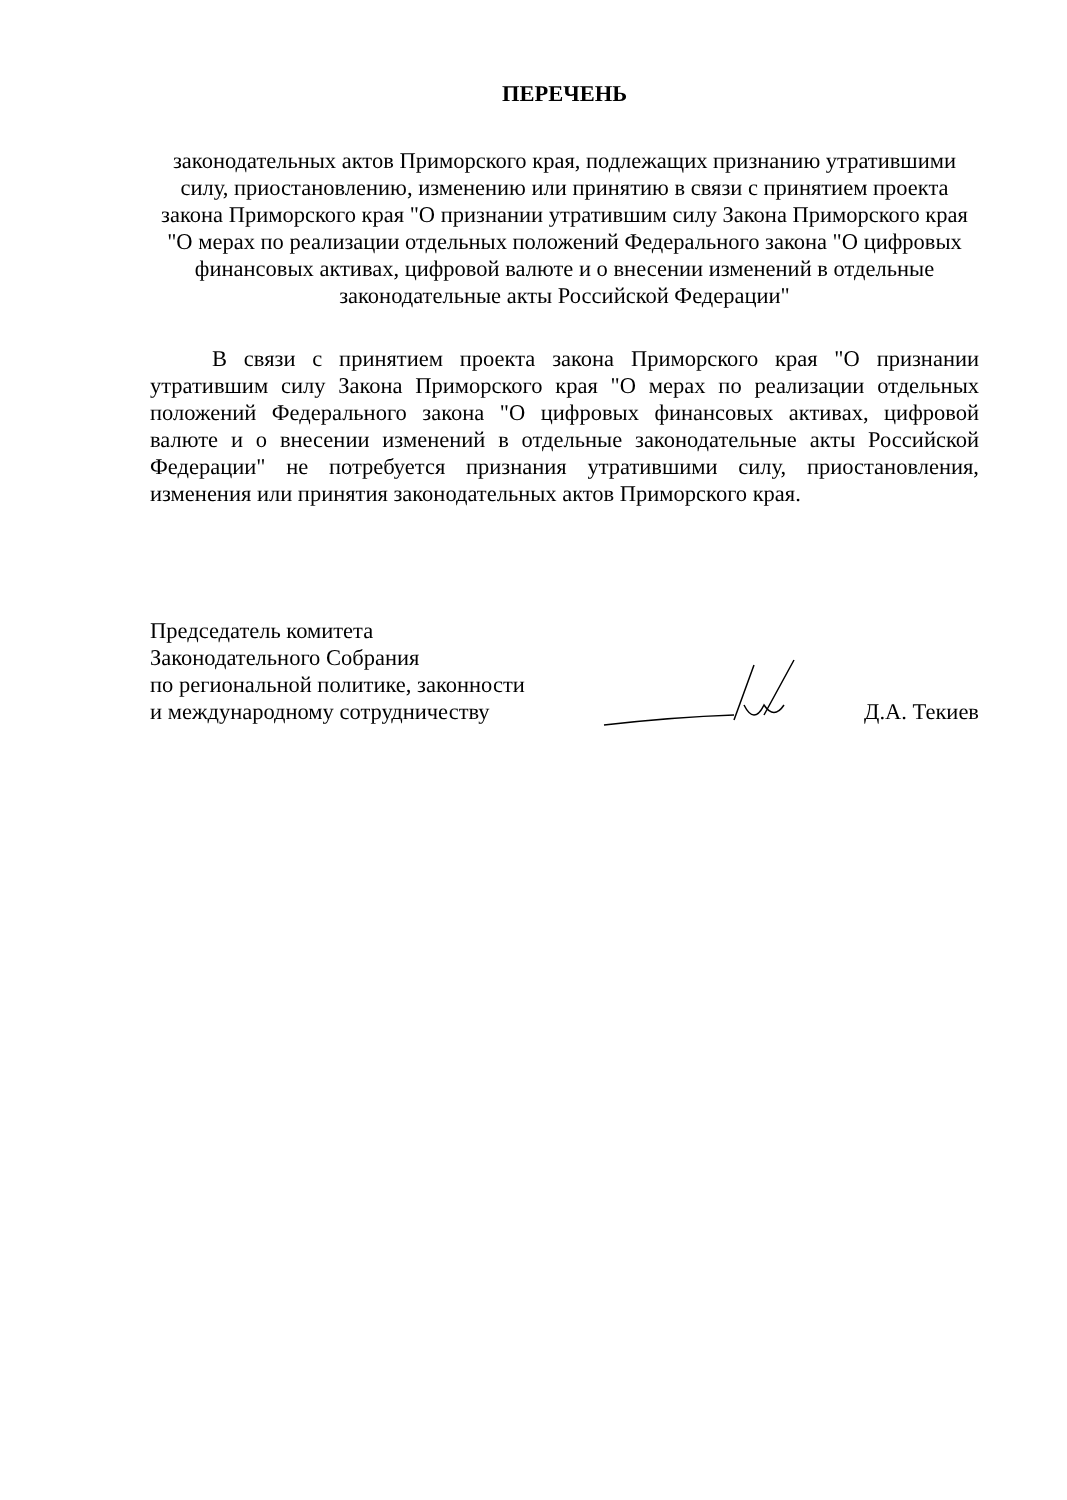ПЕРЕЧЕНЬ
законодательных актов Приморского края, подлежащих признанию утратившими силу, приостановлению, изменению или принятию в связи с принятием проекта закона Приморского края "О признании утратившим силу Закона Приморского края "О мерах по реализации отдельных положений Федерального закона "О цифровых финансовых активах, цифровой валюте и о внесении изменений в отдельные законодательные акты Российской Федерации"
В связи с принятием проекта закона Приморского края "О признании утратившим силу Закона Приморского края "О мерах по реализации отдельных положений Федерального закона "О цифровых финансовых активах, цифровой валюте и о внесении изменений в отдельные законодательные акты Российской Федерации" не потребуется признания утратившими силу, приостановления, изменения или принятия законодательных актов Приморского края.
Председатель комитета
Законодательного Собрания
по региональной политике, законности
и международному сотрудничеству
Д.А. Текиев